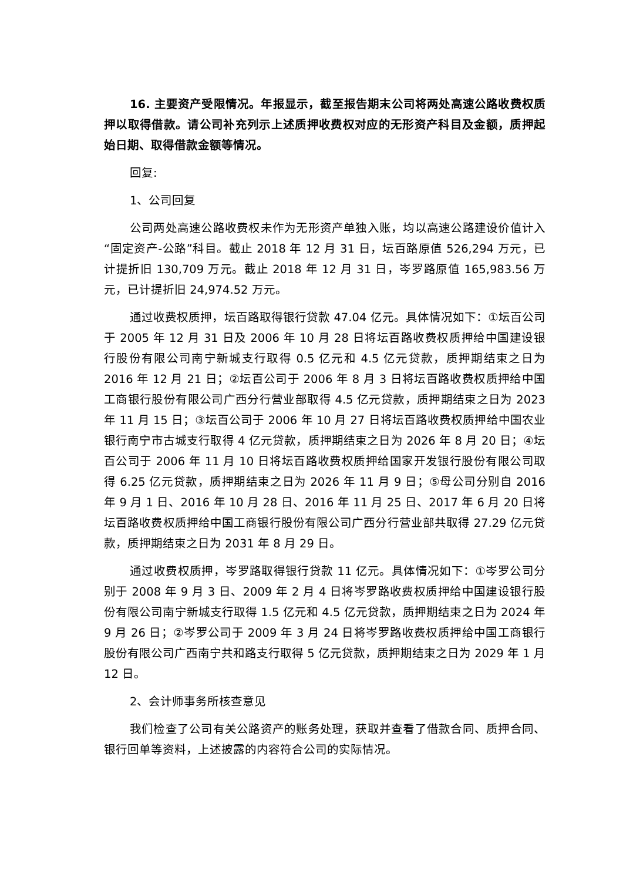16. 主要资产受限情况。年报显示，截至报告期末公司将两处高速公路收费权质押以取得借款。请公司补充列示上述质押收费权对应的无形资产科目及金额，质押起始日期、取得借款金额等情况。
回复:
1、公司回复
公司两处高速公路收费权未作为无形资产单独入账，均以高速公路建设价值计入“固定资产-公路”科目。截止 2018 年 12 月 31 日，坛百路原值 526,294 万元，已计提折旧 130,709 万元。截止 2018 年 12 月 31 日，岑罗路原值 165,983.56 万元，已计提折旧 24,974.52 万元。
通过收费权质押，坛百路取得银行贷款 47.04 亿元。具体情况如下：①坛百公司于 2005 年 12 月 31 日及 2006 年 10 月 28 日将坛百路收费权质押给中国建设银行股份有限公司南宁新城支行取得 0.5 亿元和 4.5 亿元贷款，质押期结束之日为 2016 年 12 月 21 日；②坛百公司于 2006 年 8 月 3 日将坛百路收费权质押给中国工商银行股份有限公司广西分行营业部取得 4.5 亿元贷款，质押期结束之日为 2023 年 11 月 15 日；③坛百公司于 2006 年 10 月 27 日将坛百路收费权质押给中国农业银行南宁市古城支行取得 4 亿元贷款，质押期结束之日为 2026 年 8 月 20 日；④坛百公司于 2006 年 11 月 10 日将坛百路收费权质押给国家开发银行股份有限公司取得 6.25 亿元贷款，质押期结束之日为 2026 年 11 月 9 日；⑤母公司分别自 2016 年 9 月 1 日、2016 年 10 月 28 日、2016 年 11 月 25 日、2017 年 6 月 20 日将坛百路收费权质押给中国工商银行股份有限公司广西分行营业部共取得 27.29 亿元贷款，质押期结束之日为 2031 年 8 月 29 日。
通过收费权质押，岑罗路取得银行贷款 11 亿元。具体情况如下：①岑罗公司分别于 2008 年 9 月 3 日、2009 年 2 月 4 日将岑罗路收费权质押给中国建设银行股份有限公司南宁新城支行取得 1.5 亿元和 4.5 亿元贷款，质押期结束之日为 2024 年 9 月 26 日；②岑罗公司于 2009 年 3 月 24 日将岑罗路收费权质押给中国工商银行股份有限公司广西南宁共和路支行取得 5 亿元贷款，质押期结束之日为 2029 年 1 月 12 日。
2、会计师事务所核查意见
我们检查了公司有关公路资产的账务处理，获取并查看了借款合同、质押合同、银行回单等资料，上述披露的内容符合公司的实际情况。